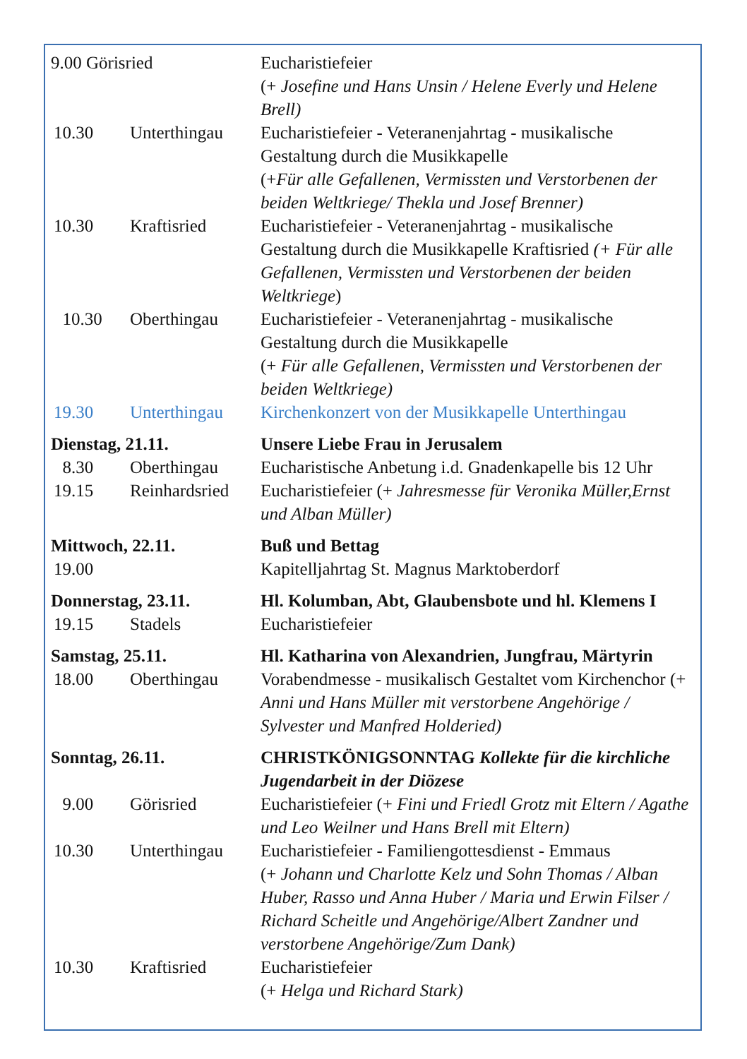| 9.00 Görisried | | Eucharistiefeier (+ Josefine und Hans Unsin / Helene Everly und Helene Brell) |
| 10.30 | Unterthingau | Eucharistiefeier - Veteranenjahrtag - musikalische Gestaltung durch die Musikkapelle (+ Für alle Gefallenen, Vermissten und Verstorbenen der beiden Weltkriege/ Thekla und Josef Brenner) |
| 10.30 | Kraftisried | Eucharistiefeier - Veteranenjahrtag - musikalische Gestaltung durch die Musikkapelle Kraftisried (+ Für alle Gefallenen, Vermissten und Verstorbenen der beiden Weltkriege ) |
| 10.30 | Oberthingau | Eucharistiefeier - Veteranenjahrtag - musikalische Gestaltung durch die Musikkapelle (+ Für alle Gefallenen, Vermissten und Verstorbenen der beiden Weltkriege) |
| 19.30 | Unterthingau | Kirchenkonzert von der Musikkapelle Unterthingau |
| Dienstag, 21.11. | | Unsere Liebe Frau in Jerusalem |
| 8.30 | Oberthingau | Eucharistische Anbetung i.d. Gnadenkapelle bis 12 Uhr |
| 19.15 | Reinhardsried | Eucharistiefeier (+ Jahresmesse für Veronika Müller,Ernst und Alban Müller) |
| Mittwoch, 22.11. | | Buß und Bettag |
| 19.00 | | Kapitelljahrtag St. Magnus Marktoberdorf |
| Donnerstag, 23.11. | | Hl. Kolumban, Abt, Glaubensbote und hl. Klemens I |
| 19.15 | Stadels | Eucharistiefeier |
| Samstag, 25.11. | | Hl. Katharina von Alexandrien, Jungfrau, Märtyrin |
| 18.00 | Oberthingau | Vorabendmesse - musikalisch Gestaltet vom Kirchenchor (+ Anni und Hans Müller mit verstorbene Angehörige / Sylvester und Manfred Holderied) |
| Sonntag, 26.11. | | CHRISTKÖNIGSONNTAG Kollekte für die kirchliche Jugendarbeit in der Diözese |
| 9.00 | Görisried | Eucharistiefeier (+ Fini und Friedl Grotz mit Eltern / Agathe und Leo Weilner und Hans Brell mit Eltern) |
| 10.30 | Unterthingau | Eucharistiefeier - Familiengottesdienst - Emmaus (+ Johann und Charlotte Kelz und Sohn Thomas / Alban Huber, Rasso und Anna Huber / Maria und Erwin Filser / Richard Scheitle und Angehörige/Albert Zandner und verstorbene Angehörige/Zum Dank) |
| 10.30 | Kraftisried | Eucharistiefeier (+ Helga und Richard Stark) |